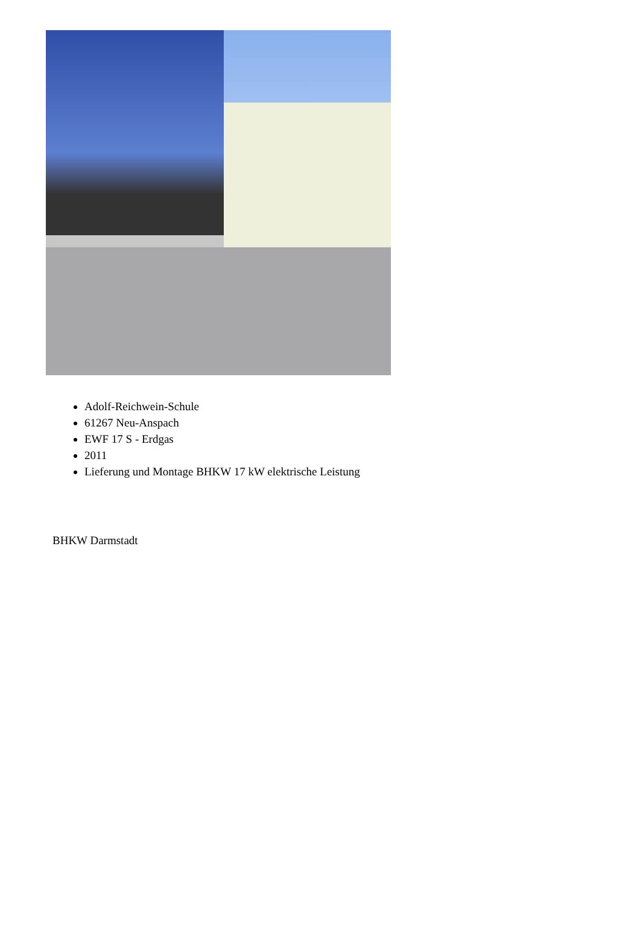Adolf-Reichwein-Schule
61267 Neu-Anspach
EWF 17 S - Erdgas
2011
Lieferung und Montage BHKW 17 kW elektrische Leistung
BHKW Darmstadt